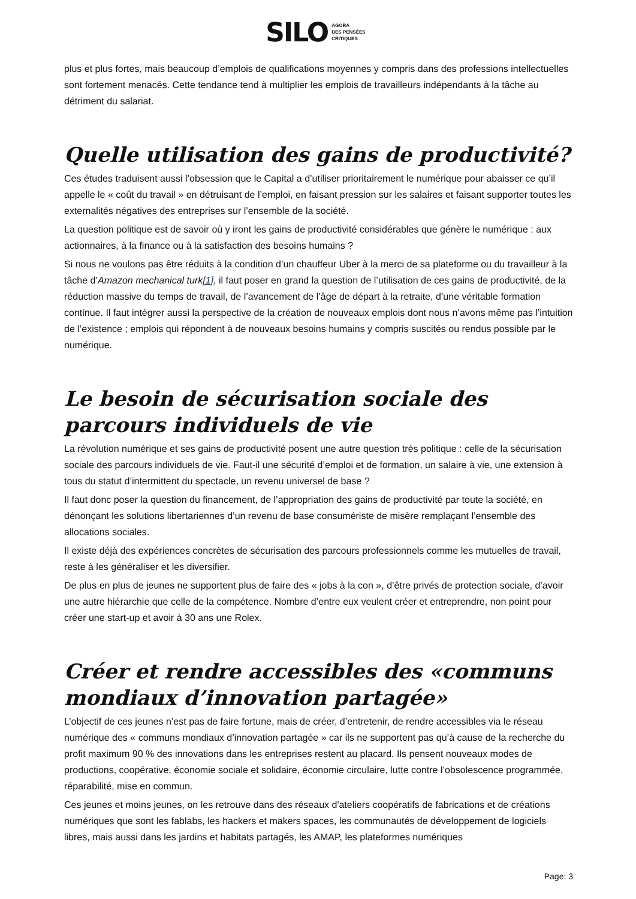SILO AGORA
DES PENSÉES
CRITIQUES
plus et plus fortes, mais beaucoup d’emplois de qualifications moyennes y compris dans des professions intellectuelles sont fortement menacés. Cette tendance tend à multiplier les emplois de travailleurs indépendants à la tâche au détriment du salariat.
Quelle utilisation des gains de productivité?
Ces études traduisent aussi l’obsession que le Capital a d’utiliser prioritairement le numérique pour abaisser ce qu’il appelle le « coût du travail » en détruisant de l’emploi, en faisant pression sur les salaires et faisant supporter toutes les externalités négatives des entreprises sur l’ensemble de la société.
La question politique est de savoir où y iront les gains de productivité considérables que génère le numérique : aux actionnaires, à la finance ou à la satisfaction des besoins humains ?
Si nous ne voulons pas être réduits à la condition d’un chauffeur Uber à la merci de sa plateforme ou du travailleur à la tâche d’Amazon mechanical turk[1], il faut poser en grand la question de l’utilisation de ces gains de productivité, de la réduction massive du temps de travail, de l’avancement de l’âge de départ à la retraite, d’une véritable formation continue. Il faut intégrer aussi la perspective de la création de nouveaux emplois dont nous n’avons même pas l’intuition de l’existence ; emplois qui répondent à de nouveaux besoins humains y compris suscités ou rendus possible par le numérique.
Le besoin de sécurisation sociale des parcours individuels de vie
La révolution numérique et ses gains de productivité posent une autre question très politique : celle de la sécurisation sociale des parcours individuels de vie. Faut-il une sécurité d’emploi et de formation, un salaire à vie, une extension à tous du statut d’intermittent du spectacle, un revenu universel de base ?
Il faut donc poser la question du financement, de l’appropriation des gains de productivité par toute la société, en dénonçant les solutions libertariennes d’un revenu de base consumériste de misère remplaçant l’ensemble des allocations sociales.
Il existe déjà des expériences concrètes de sécurisation des parcours professionnels comme les mutuelles de travail, reste à les généraliser et les diversifier.
De plus en plus de jeunes ne supportent plus de faire des « jobs à la con », d’être privés de protection sociale, d’avoir une autre hiérarchie que celle de la compétence. Nombre d’entre eux veulent créer et entreprendre, non point pour créer une start-up et avoir à 30 ans une Rolex.
Créer et rendre accessibles des «communs mondiaux d’innovation partagée»
L’objectif de ces jeunes n’est pas de faire fortune, mais de créer, d’entretenir, de rendre accessibles via le réseau numérique des « communs mondiaux d’innovation partagée » car ils ne supportent pas qu’à cause de la recherche du profit maximum 90 % des innovations dans les entreprises restent au placard. Ils pensent nouveaux modes de productions, coopérative, économie sociale et solidaire, économie circulaire, lutte contre l’obsolescence programmée, réparabilité, mise en commun.
Ces jeunes et moins jeunes, on les retrouve dans des réseaux d'ateliers coopératifs de fabrications et de créations numériques que sont les fablabs, les hackers et makers spaces, les communautés de développement de logiciels libres, mais aussi dans les jardins et habitats partagés, les AMAP, les plateformes numériques
Page: 3